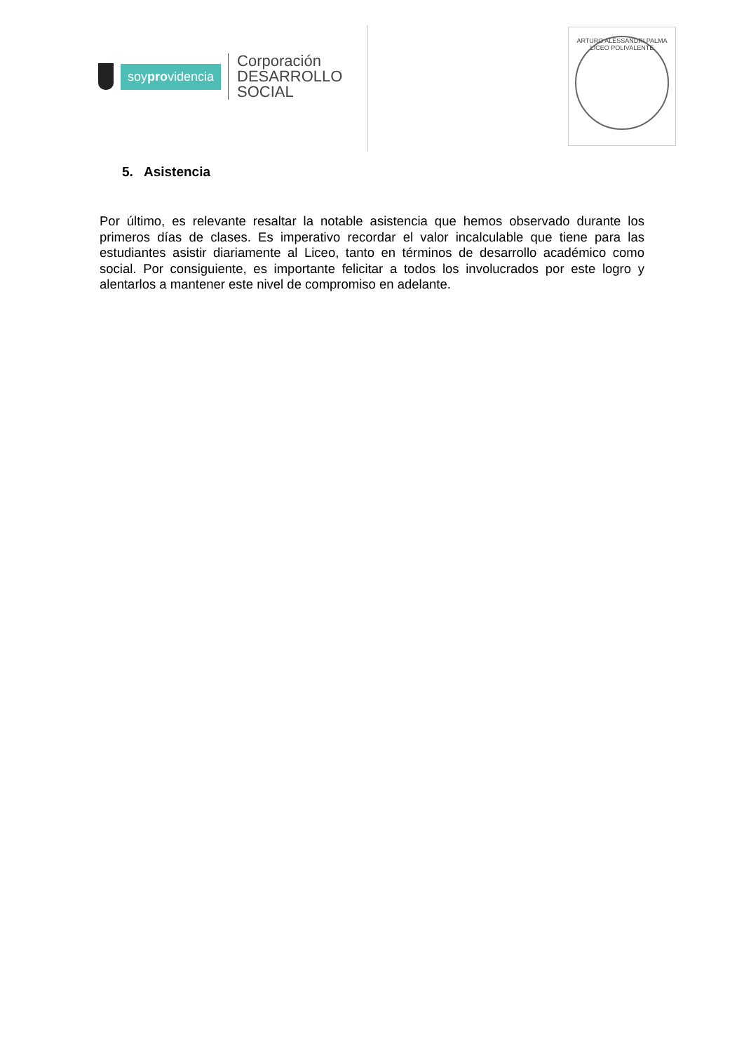soyprovidencia
Corporación
DESARROLLO
SOCIAL
ARTURO ALESSANDRI PALMA
LICEO POLIVALENTE
5. Asistencia
Por último, es relevante resaltar la notable asistencia que hemos observado durante los primeros días de clases. Es imperativo recordar el valor incalculable que tiene para las estudiantes asistir diariamente al Liceo, tanto en términos de desarrollo académico como social. Por consiguiente, es importante felicitar a todos los involucrados por este logro y alentarlos a mantener este nivel de compromiso en adelante.